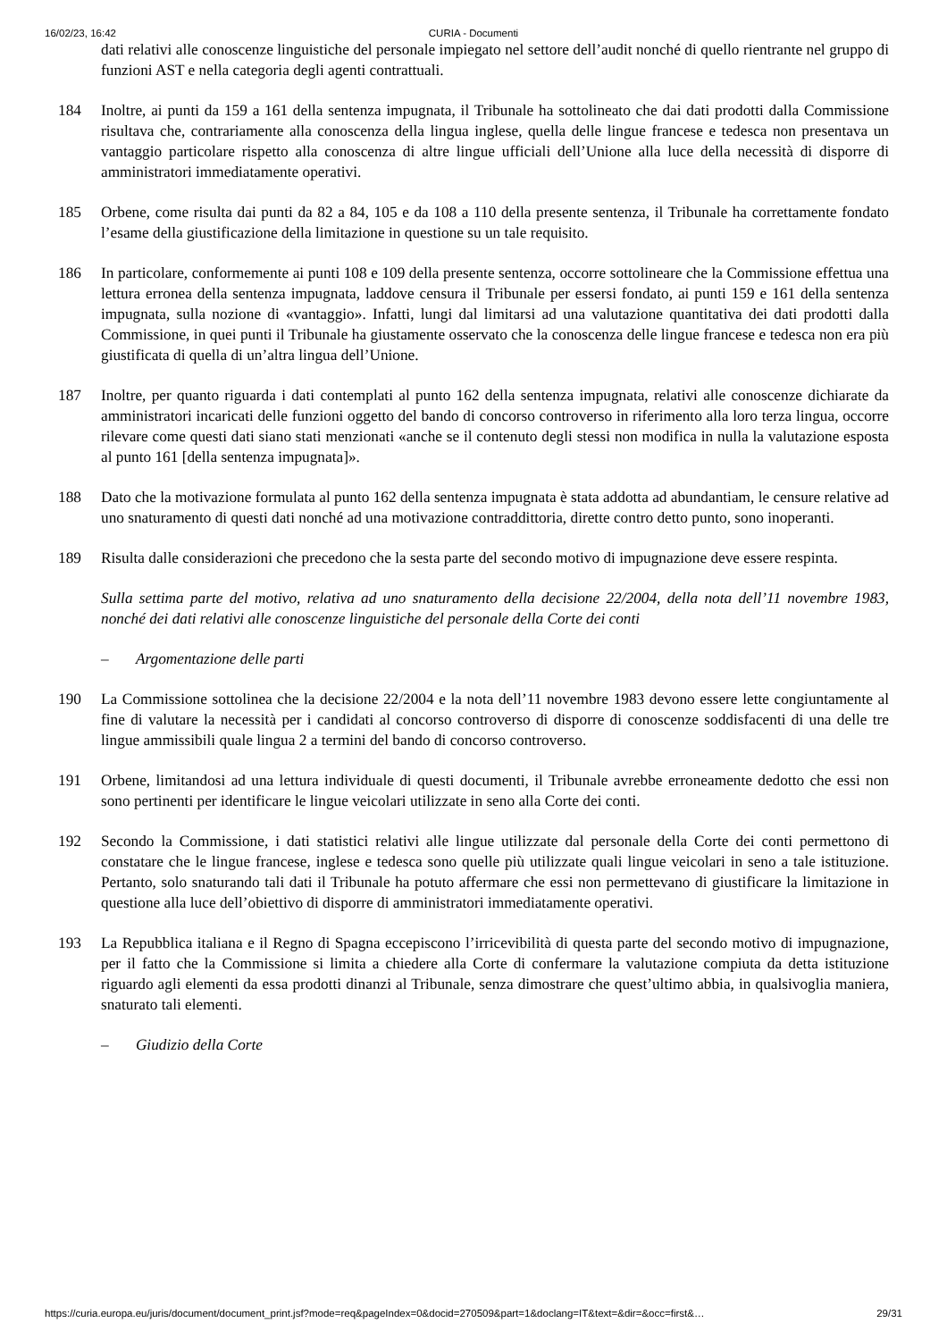16/02/23, 16:42 CURIA - Documenti
dati relativi alle conoscenze linguistiche del personale impiegato nel settore dell’audit nonché di quello rientrante nel gruppo di funzioni AST e nella categoria degli agenti contrattuali.
184 Inoltre, ai punti da 159 a 161 della sentenza impugnata, il Tribunale ha sottolineato che dai dati prodotti dalla Commissione risultava che, contrariamente alla conoscenza della lingua inglese, quella delle lingue francese e tedesca non presentava un vantaggio particolare rispetto alla conoscenza di altre lingue ufficiali dell’Unione alla luce della necessità di disporre di amministratori immediatamente operativi.
185 Orbene, come risulta dai punti da 82 a 84, 105 e da 108 a 110 della presente sentenza, il Tribunale ha correttamente fondato l’esame della giustificazione della limitazione in questione su un tale requisito.
186 In particolare, conformemente ai punti 108 e 109 della presente sentenza, occorre sottolineare che la Commissione effettua una lettura erronea della sentenza impugnata, laddove censura il Tribunale per essersi fondato, ai punti 159 e 161 della sentenza impugnata, sulla nozione di «vantaggio». Infatti, lungi dal limitarsi ad una valutazione quantitativa dei dati prodotti dalla Commissione, in quei punti il Tribunale ha giustamente osservato che la conoscenza delle lingue francese e tedesca non era più giustificata di quella di un’altra lingua dell’Unione.
187 Inoltre, per quanto riguarda i dati contemplati al punto 162 della sentenza impugnata, relativi alle conoscenze dichiarate da amministratori incaricati delle funzioni oggetto del bando di concorso controverso in riferimento alla loro terza lingua, occorre rilevare come questi dati siano stati menzionati «anche se il contenuto degli stessi non modifica in nulla la valutazione esposta al punto 161 [della sentenza impugnata]».
188 Dato che la motivazione formulata al punto 162 della sentenza impugnata è stata addotta ad abundantiam, le censure relative ad uno snaturamento di questi dati nonché ad una motivazione contraddittoria, dirette contro detto punto, sono inoperanti.
189 Risulta dalle considerazioni che precedono che la sesta parte del secondo motivo di impugnazione deve essere respinta.
Sulla settima parte del motivo, relativa ad uno snaturamento della decisione 22/2004, della nota dell’11 novembre 1983, nonché dei dati relativi alle conoscenze linguistiche del personale della Corte dei conti
– Argomentazione delle parti
190 La Commissione sottolinea che la decisione 22/2004 e la nota dell’11 novembre 1983 devono essere lette congiuntamente al fine di valutare la necessità per i candidati al concorso controverso di disporre di conoscenze soddisfacenti di una delle tre lingue ammissibili quale lingua 2 a termini del bando di concorso controverso.
191 Orbene, limitandosi ad una lettura individuale di questi documenti, il Tribunale avrebbe erroneamente dedotto che essi non sono pertinenti per identificare le lingue veicolari utilizzate in seno alla Corte dei conti.
192 Secondo la Commissione, i dati statistici relativi alle lingue utilizzate dal personale della Corte dei conti permettono di constatare che le lingue francese, inglese e tedesca sono quelle più utilizzate quali lingue veicolari in seno a tale istituzione. Pertanto, solo snaturando tali dati il Tribunale ha potuto affermare che essi non permettevano di giustificare la limitazione in questione alla luce dell’obiettivo di disporre di amministratori immediatamente operativi.
193 La Repubblica italiana e il Regno di Spagna eccepiscono l’irricevibilità di questa parte del secondo motivo di impugnazione, per il fatto che la Commissione si limita a chiedere alla Corte di confermare la valutazione compiuta da detta istituzione riguardo agli elementi da essa prodotti dinanzi al Tribunale, senza dimostrare che quest’ultimo abbia, in qualsivoglia maniera, snaturato tali elementi.
– Giudizio della Corte
https://curia.europa.eu/juris/document/document_print.jsf?mode=req&pageIndex=0&docid=270509&part=1&doclang=IT&text=&dir=&occ=first&… 29/31